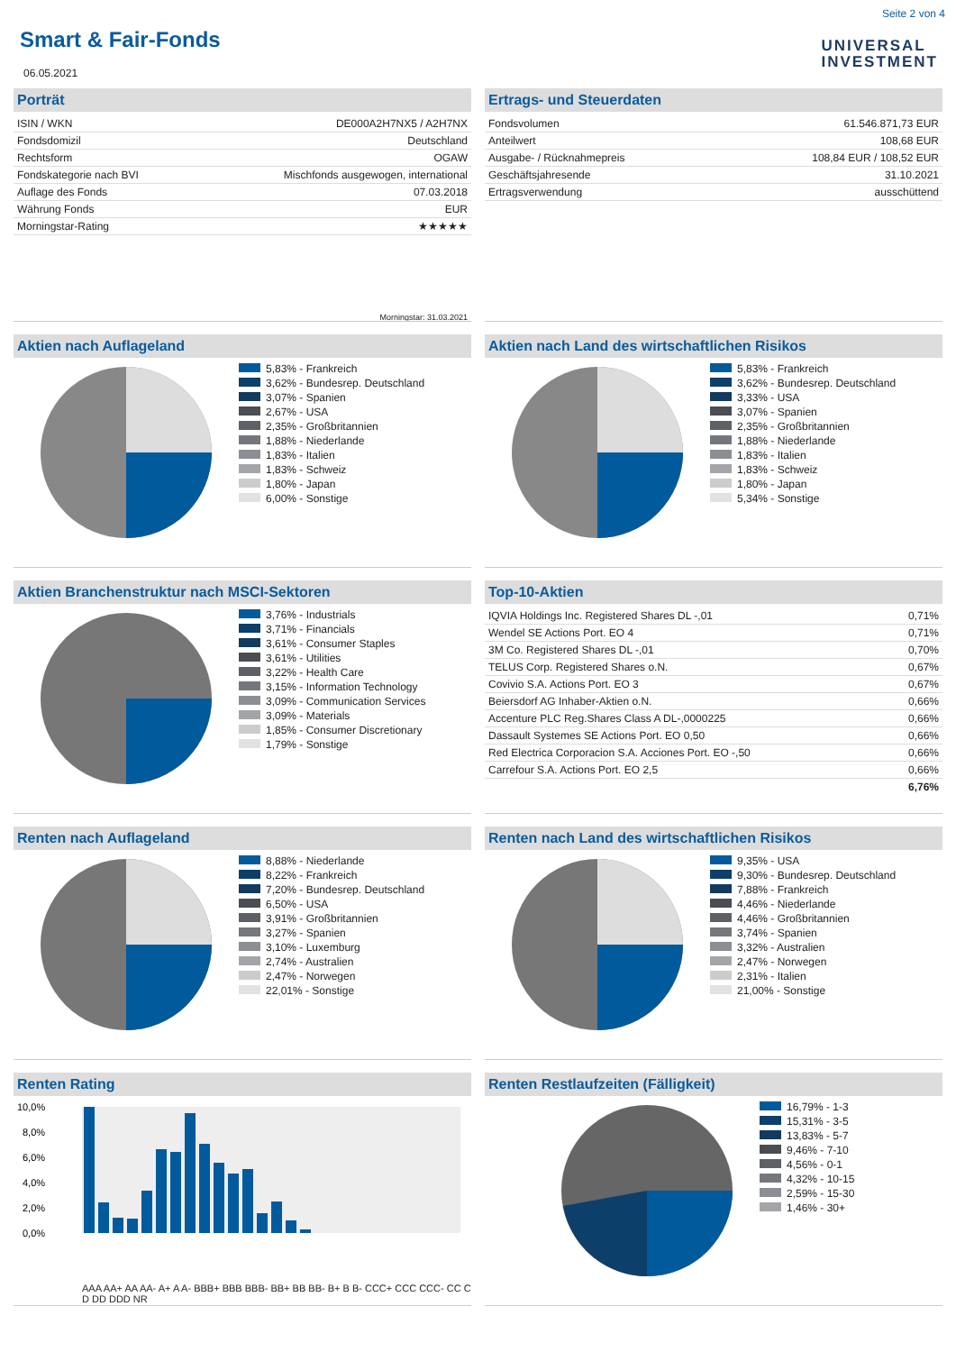Seite 2 von 4
UNIVERSAL
INVESTMENT
Smart & Fair-Fonds
06.05.2021
Porträt
| ISIN / WKN | DE000A2H7NX5 / A2H7NX |
| Fondsdomizil | Deutschland |
| Rechtsform | OGAW |
| Fondskategorie nach BVI | Mischfonds ausgewogen, international |
| Auflage des Fonds | 07.03.2018 |
| Währung Fonds | EUR |
| Morningstar-Rating | ★★★★★ |
Morningstar: 31.03.2021
Ertrags- und Steuerdaten
| Fondsvolumen | 61.546.871,73 EUR |
| Anteilwert | 108,68 EUR |
| Ausgabe- / Rücknahmepreis | 108,84 EUR / 108,52 EUR |
| Geschäftsjahresende | 31.10.2021 |
| Ertragsverwendung | ausschüttend |
Aktien nach Auflageland
5,83% - Frankreich
3,62% - Bundesrep. Deutschland
3,07% - Spanien
2,67% - USA
2,35% - Großbritannien
1,88% - Niederlande
1,83% - Italien
1,83% - Schweiz
1,80% - Japan
6,00% - Sonstige
Aktien nach Land des wirtschaftlichen Risikos
5,83% - Frankreich
3,62% - Bundesrep. Deutschland
3,33% - USA
3,07% - Spanien
2,35% - Großbritannien
1,88% - Niederlande
1,83% - Italien
1,83% - Schweiz
1,80% - Japan
5,34% - Sonstige
Aktien Branchenstruktur nach MSCI-Sektoren
3,76% - Industrials
3,71% - Financials
3,61% - Consumer Staples
3,61% - Utilities
3,22% - Health Care
3,15% - Information Technology
3,09% - Communication Services
3,09% - Materials
1,85% - Consumer Discretionary
1,79% - Sonstige
Top-10-Aktien
| IQVIA Holdings Inc. Registered Shares DL -,01 | 0,71% |
| Wendel SE Actions Port. EO 4 | 0,71% |
| 3M Co. Registered Shares DL -,01 | 0,70% |
| TELUS Corp. Registered Shares o.N. | 0,67% |
| Covivio S.A. Actions Port. EO 3 | 0,67% |
| Beiersdorf AG Inhaber-Aktien o.N. | 0,66% |
| Accenture PLC Reg.Shares Class A DL-,0000225 | 0,66% |
| Dassault Systemes SE Actions Port. EO 0,50 | 0,66% |
| Red Electrica Corporacion S.A. Acciones Port. EO -,50 | 0,66% |
| Carrefour S.A. Actions Port. EO 2,5 | 0,66% |
| | 6,76% |
Renten nach Auflageland
8,88% - Niederlande
8,22% - Frankreich
7,20% - Bundesrep. Deutschland
6,50% - USA
3,91% - Großbritannien
3,27% - Spanien
3,10% - Luxemburg
2,74% - Australien
2,47% - Norwegen
22,01% - Sonstige
Renten nach Land des wirtschaftlichen Risikos
9,35% - USA
9,30% - Bundesrep. Deutschland
7,88% - Frankreich
4,46% - Niederlande
4,46% - Großbritannien
3,74% - Spanien
3,32% - Australien
2,47% - Norwegen
2,31% - Italien
21,00% - Sonstige
Renten Rating
10,0%
8,0%
6,0%
4,0%
2,0%
0,0%
AAA AA+ AA AA- A+ A A- BBB+ BBB BBB- BB+ BB BB- B+ B B- CCC+ CCC CCC- CC C D DD DDD NR
Renten Restlaufzeiten (Fälligkeit)
16,79% - 1-3
15,31% - 3-5
13,83% - 5-7
9,46% - 7-10
4,56% - 0-1
4,32% - 10-15
2,59% - 15-30
1,46% - 30+